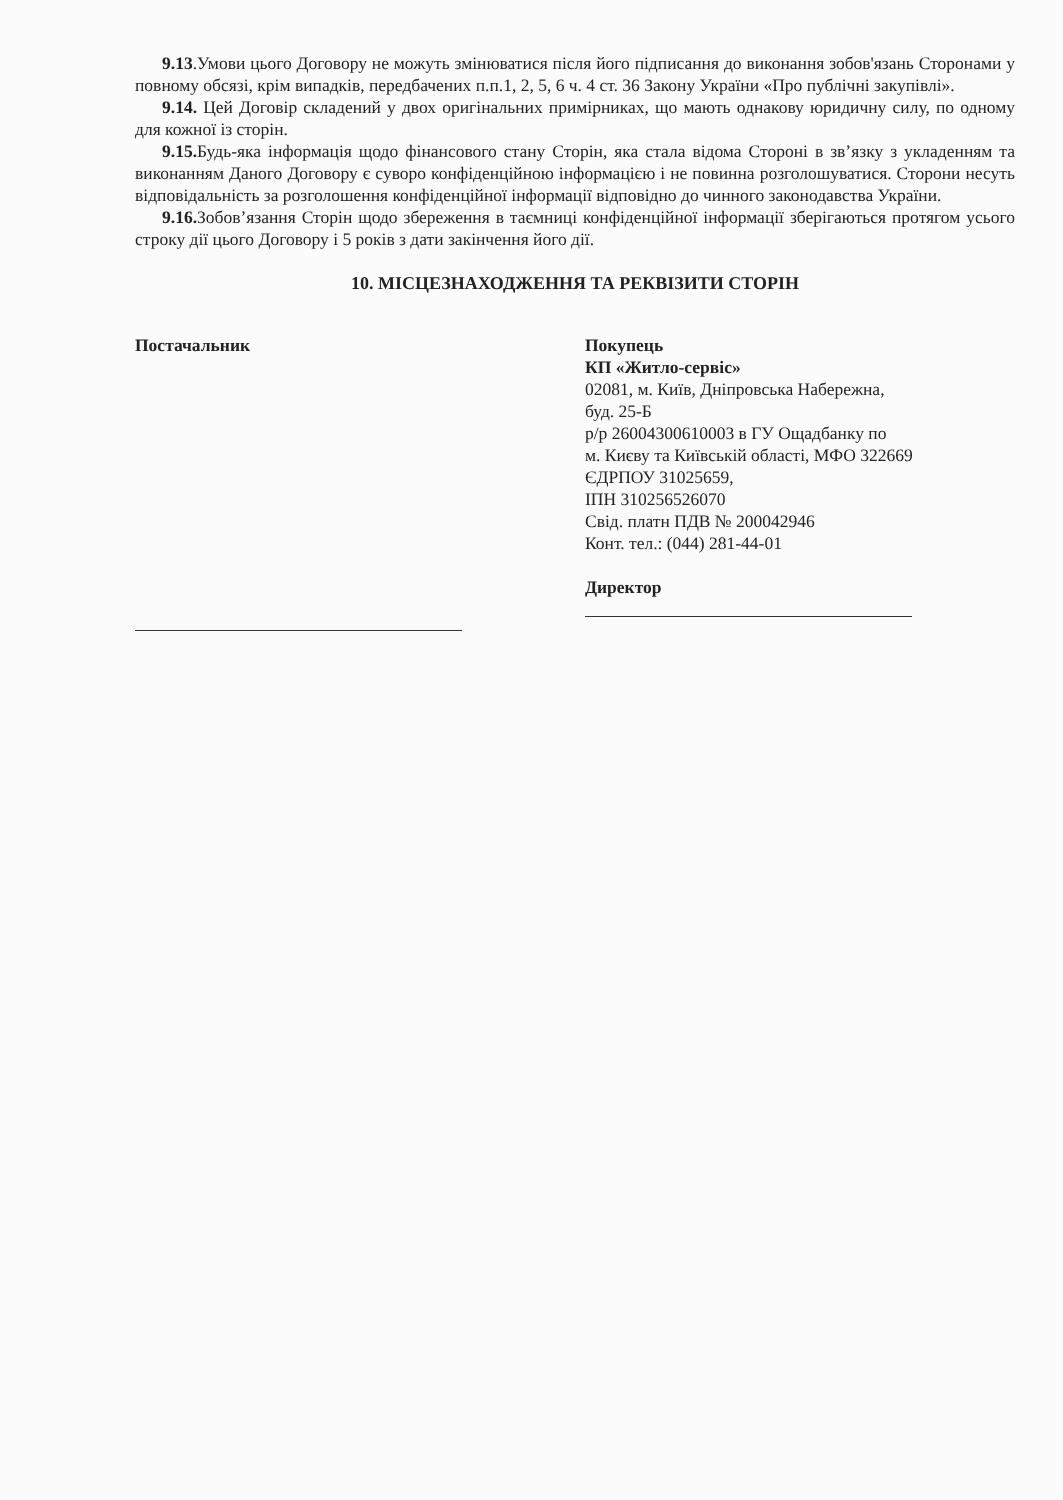9.13.Умови цього Договору не можуть змінюватися після його підписання до виконання зобов'язань Сторонами у повному обсязі, крім випадків, передбачених п.п.1, 2, 5, 6 ч. 4 ст. 36 Закону України «Про публічні закупівлі».
9.14. Цей Договір складений у двох оригінальних примірниках, що мають однакову юридичну силу, по одному для кожної із сторін.
9.15. Будь-яка інформація щодо фінансового стану Сторін, яка стала відома Стороні в зв’язку з укладенням та виконанням Даного Договору є суворо конфіденційною інформацією і не повинна розголошуватися. Сторони несуть відповідальність за розголошення конфіденційної інформації відповідно до чинного законодавства України.
9.16. Зобов’язання Сторін щодо збереження в таємниці конфіденційної інформації зберігаються протягом усього строку дії цього Договору і 5 років з дати закінчення його дії.
10. МІСЦЕЗНАХОДЖЕННЯ ТА РЕКВІЗИТИ СТОРІН
Постачальник Покупець
КП «Житло-сервіс»
02081, м. Київ, Дніпровська Набережна,
буд. 25-Б
р/р 26004300610003 в ГУ Ощадбанку по
м. Києву та Київській області, МФО 322669
ЄДРПОУ 31025659,
ІПН 310256526070
Свід. платн ПДВ № 200042946
Конт. тел.: (044) 281-44-01
Директор